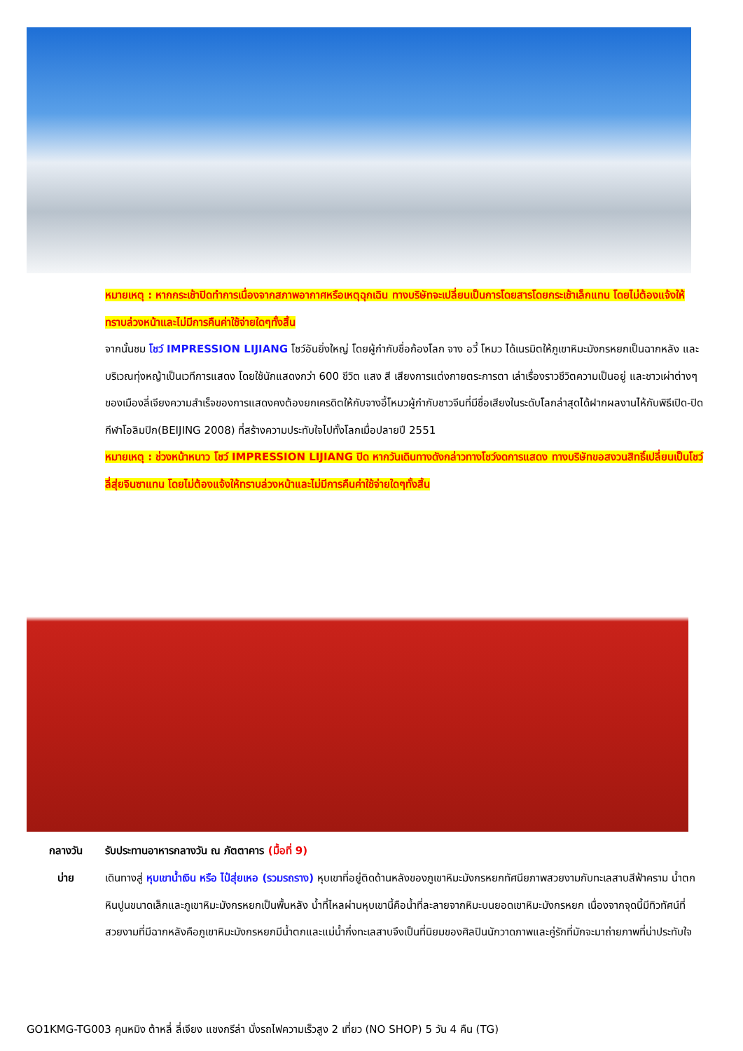หมายเหตุ : หากกระเช้าปิดทำการเนื่องจากสภาพอากาศหรือเหตุฉุกเฉิน ทางบริษัทจะเปลี่ยนเป็นการโดยสารโดยกระเช้าเล็กแทน โดยไม่ต้องแจ้งให้ทราบล่วงหน้าและไม่มีการคืนค่าใช้จ่ายใดๆทั้งสิ้น
จากนั้นชม โชว์ IMPRESSION LIJIANG โชว์อันยิ่งใหญ่ โดยผู้กำกับชื่อก้องโลก จาง อวี้ โหมว ได้เนรมิตให้ภูเขาหิมะมังกรหยกเป็นฉากหลัง และบริเวณทุ่งหญ้าเป็นเวทีการแสดง โดยใช้นักแสดงกว่า 600 ชีวิต แสง สี เสียงการแต่งกายตระการตา เล่าเรื่องราวชีวิตความเป็นอยู่ และชาวเผ่าต่างๆ ของเมืองลี่เจียงความสำเร็จของการแสดงคงต้องยกเครดิตให้กับจางอี้โหมวผู้กำกับชาวจีนที่มีชื่อเสียงในระดับโลกล่าสุดได้ฝากผลงานไห้กับพิธีเปิด-ปิดกีฬาโอลิมปิก(BEIJING 2008) ที่สร้างความประทับใจไปทั้งโลกเมื่อปลายปี 2551
หมายเหตุ : ช่วงหน้าหนาว โชว์ IMPRESSION LIJIANG ปิด หากวันเดินทางดังกล่าวทางโชว์งดการแสดง ทางบริษัทขอสงวนสิทธิ์เปลี่ยนเป็นโชว์ลี่สุ่ยจินซาแทน โดยไม่ต้องแจ้งให้ทราบล่วงหน้าและไม่มีการคืนค่าใช้จ่ายใดๆทั้งสิ้น
กลางวัน รับประทานอาหารกลางวัน ณ ภัตตาคาร (มื้อที่ 9)
บ่าย เดินทางสู่ หุบเขาน้ำเงิน หรือ ไป๋สุ่ยเหอ (รวมรถราง) หุบเขาที่อยู่ติดด้านหลังของภูเขาหิมะมังกรหยกทัศนียภาพสวยงามกับทะเลสาบสีฟ้าคราม น้ำตกหินปูนขนาดเล็กและภูเขาหิมะมังกรหยกเป็นพื้นหลัง น้ำที่ไหลผ่านหุบเขานี้คือน้ำที่ละลายจากหิมะบนยอดเขาหิมะมังกรหยก เนื่องจากจุดนี้มีทิวทัศน์ที่สวยงามที่มีฉากหลังคือภูเขาหิมะมังกรหยกมีน้ำตกและแม่น้ำกึ่งทะเลสาบจึงเป็นที่นิยมของศิลปินนักวาดภาพและคู่รักที่มักจะมาถ่ายภาพที่น่าประทับใจ
GO1KMG-TG003 คุนหมิง ต้าหลี่ ลี่เจียง แชงกรีล่า นั่งรถไฟความเร็วสูง 2 เที่ยว (NO SHOP) 5 วัน 4 คืน (TG)